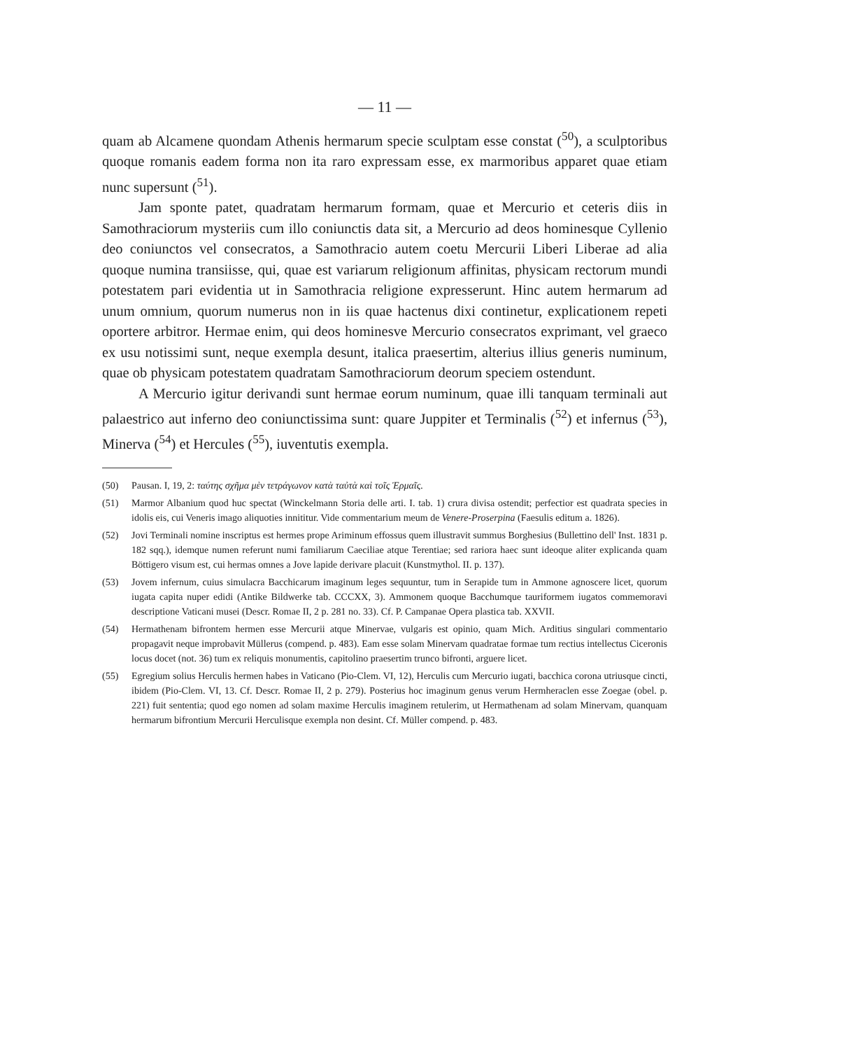— 11 —
quam ab Alcamene quondam Athenis hermarum specie sculptam esse constat (<sup>50</sup>), a sculptoribus quoque romanis eadem forma non ita raro expressam esse, ex marmoribus apparet quae etiam nunc supersunt (<sup>51</sup>).
Jam sponte patet, quadratam hermarum formam, quae et Mercurio et ceteris diis in Samothraciorum mysteriis cum illo coniunctis data sit, a Mercurio ad deos hominesque Cyllenio deo coniunctos vel consecratos, a Samothracio autem coetu Mercurii Liberi Liberae ad alia quoque numina transiisse, qui, quae est variarum religionum affinitas, physicam rectorum mundi potestatem pari evidentia ut in Samothracia religione expresserunt. Hinc autem hermarum ad unum omnium, quorum numerus non in iis quae hactenus dixi continetur, explicationem repeti oportere arbitror. Hermae enim, qui deos hominesve Mercurio consecratos exprimant, vel graeco ex usu notissimi sunt, neque exempla desunt, italica praesertim, alterius illius generis numinum, quae ob physicam potestatem quadratam Samothraciorum deorum speciem ostendunt.
A Mercurio igitur derivandi sunt hermae eorum numinum, quae illi tanquam terminali aut palaestrico aut inferno deo coniunctissima sunt: quare Juppiter et Terminalis (<sup>52</sup>) et infernus (<sup>53</sup>), Minerva (<sup>54</sup>) et Hercules (<sup>55</sup>), iuventutis exempla.
(50) Pausan. I, 19, 2: ταύτης σχῆμα μὲν τετράγωνον κατὰ ταὐτὰ καὶ τοῖς Ἑρμαῖς.
(51) Marmor Albanium quod huc spectat (Winckelmann Storia delle arti. I. tab. 1) crura divisa ostendit; perfectior est quadrata species in idolis eis, cui Veneris imago aliquoties innititur. Vide commentarium meum de Venere-Proserpina (Faesulis editum a. 1826).
(52) Jovi Terminali nomine inscriptus est hermes prope Ariminum effossus quem illustravit summus Borghesius (Bullettino dell' Inst. 1831 p. 182 sqq.), idemque numen referunt numi familiarum Caeciliae atque Terentiae; sed rariora haec sunt ideoque aliter explicanda quam Böttigero visum est, cui hermas omnes a Jove lapide derivare placuit (Kunstmythol. II. p. 137).
(53) Jovem infernum, cuius simulacra Bacchicarum imaginum leges sequuntur, tum in Serapide tum in Ammone agnoscere licet, quorum iugata capita nuper edidi (Antike Bildwerke tab. CCCXX, 3). Ammonem quoque Bacchumque tauriformem iugatos commemoravi descriptione Vaticani musei (Descr. Romae II, 2 p. 281 no. 33). Cf. P. Campanae Opera plastica tab. XXVII.
(54) Hermathenam bifrontem hermen esse Mercurii atque Minervae, vulgaris est opinio, quam Mich. Arditius singulari commentario propagavit neque improbavit Müllerus (compend. p. 483). Eam esse solam Minervam quadratae formae tum rectius intellectus Ciceronis locus docet (not. 36) tum ex reliquis monumentis, capitolino praesertim trunco bifronti, arguere licet.
(55) Egregium solius Herculis hermen habes in Vaticano (Pio-Clem. VI, 12), Herculis cum Mercurio iugati, bacchica corona utriusque cincti, ibidem (Pio-Clem. VI, 13. Cf. Descr. Romae II, 2 p. 279). Posterius hoc imaginum genus verum Hermheraclen esse Zoegae (obel. p. 221) fuit sententia; quod ego nomen ad solam maxime Herculis imaginem retulerim, ut Hermathenam ad solam Minervam, quanquam hermarum bifrontium Mercurii Herculisque exempla non desint. Cf. Müller compend. p. 483.